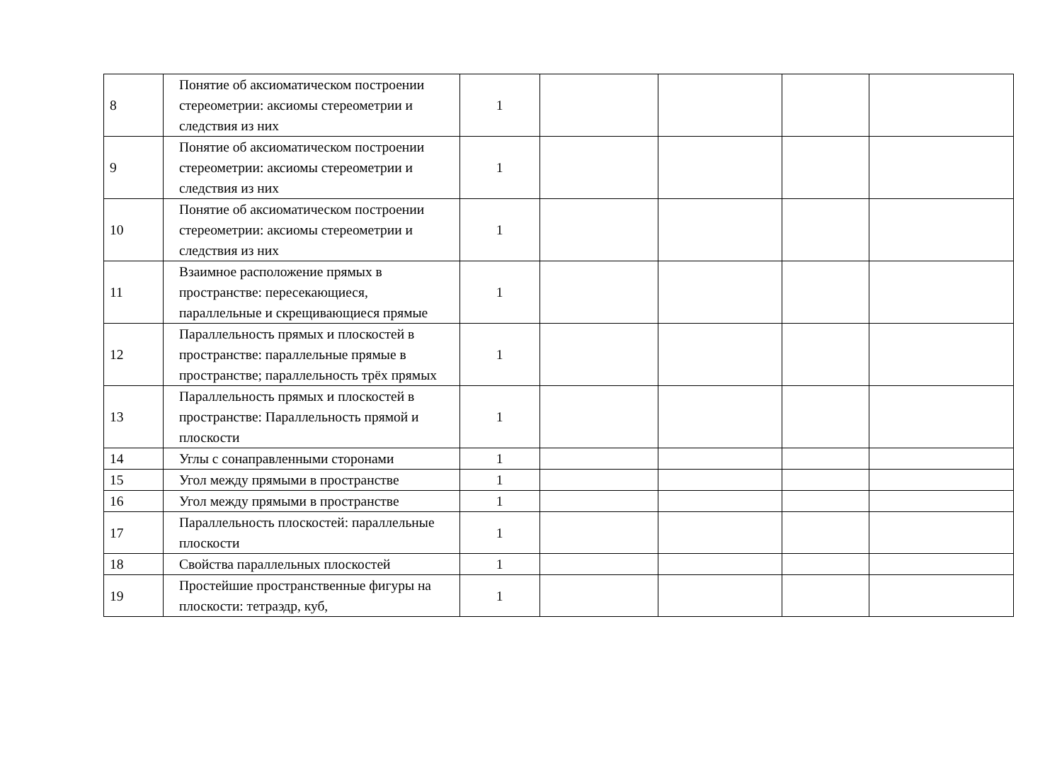| 8 | Понятие об аксиоматическом построении стереометрии: аксиомы стереометрии и следствия из них | 1 | | | | |
| 9 | Понятие об аксиоматическом построении стереометрии: аксиомы стереометрии и следствия из них | 1 | | | | |
| 10 | Понятие об аксиоматическом построении стереометрии: аксиомы стереометрии и следствия из них | 1 | | | | |
| 11 | Взаимное расположение прямых в пространстве: пересекающиеся, параллельные и скрещивающиеся прямые | 1 | | | | |
| 12 | Параллельность прямых и плоскостей в пространстве: параллельные прямые в пространстве; параллельность трёх прямых | 1 | | | | |
| 13 | Параллельность прямых и плоскостей в пространстве: Параллельность прямой и плоскости | 1 | | | | |
| 14 | Углы с сонаправленными сторонами | 1 | | | | |
| 15 | Угол между прямыми в пространстве | 1 | | | | |
| 16 | Угол между прямыми в пространстве | 1 | | | | |
| 17 | Параллельность плоскостей: параллельные плоскости | 1 | | | | |
| 18 | Свойства параллельных плоскостей | 1 | | | | |
| 19 | Простейшие пространственные фигуры на плоскости: тетраэдр, куб, | 1 | | | | |